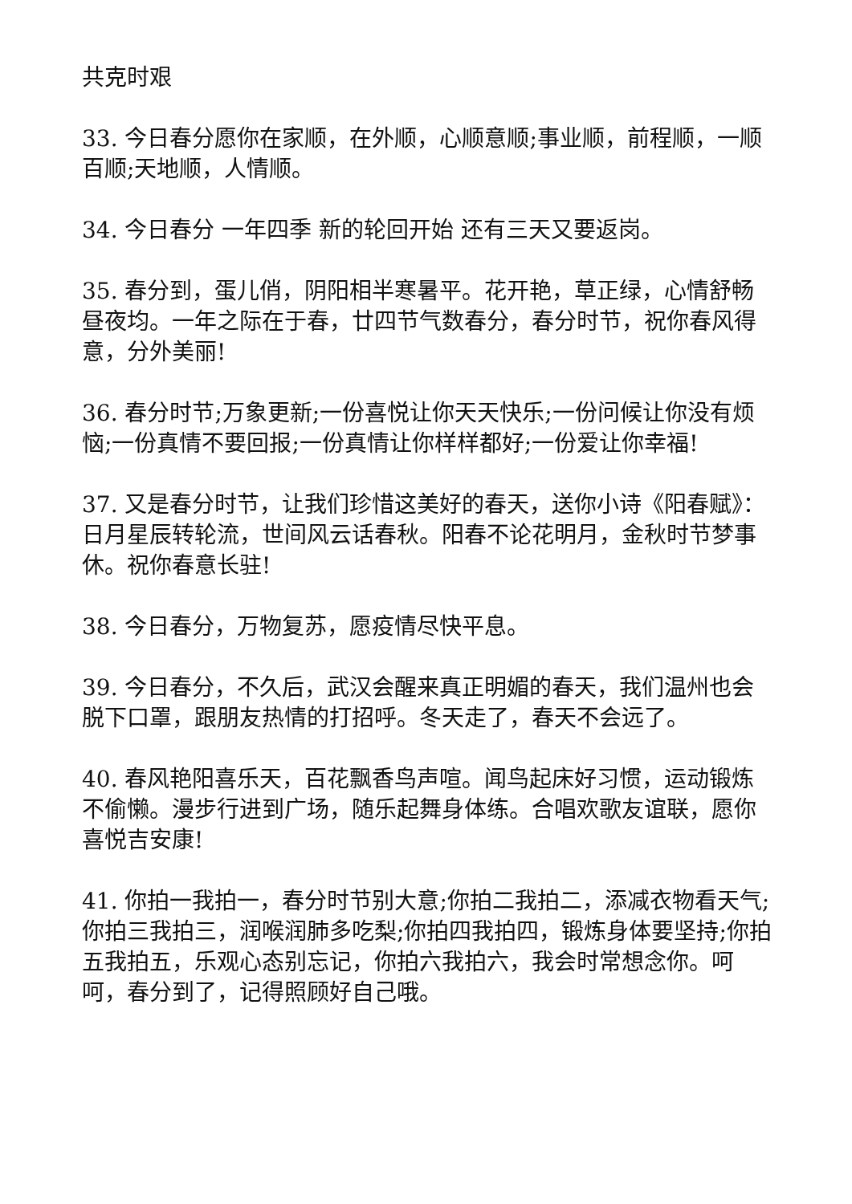共克时艰
33. 今日春分愿你在家顺，在外顺，心顺意顺;事业顺，前程顺，一顺百顺;天地顺，人情顺。
34. 今日春分 一年四季 新的轮回开始 还有三天又要返岗。
35. 春分到，蛋儿俏，阴阳相半寒暑平。花开艳，草正绿，心情舒畅昼夜均。一年之际在于春，廿四节气数春分，春分时节，祝你春风得意，分外美丽!
36. 春分时节;万象更新;一份喜悦让你天天快乐;一份问候让你没有烦恼;一份真情不要回报;一份真情让你样样都好;一份爱让你幸福!
37. 又是春分时节，让我们珍惜这美好的春天，送你小诗《阳春赋》：日月星辰转轮流，世间风云话春秋。阳春不论花明月，金秋时节梦事休。祝你春意长驻!
38. 今日春分，万物复苏，愿疫情尽快平息。
39. 今日春分，不久后，武汉会醒来真正明媚的春天，我们温州也会脱下口罩，跟朋友热情的打招呼。冬天走了，春天不会远了。
40. 春风艳阳喜乐天，百花飘香鸟声喧。闻鸟起床好习惯，运动锻炼不偷懒。漫步行进到广场，随乐起舞身体练。合唱欢歌友谊联，愿你喜悦吉安康!
41. 你拍一我拍一，春分时节别大意;你拍二我拍二，添减衣物看天气;你拍三我拍三，润喉润肺多吃梨;你拍四我拍四，锻炼身体要坚持;你拍五我拍五，乐观心态别忘记，你拍六我拍六，我会时常想念你。呵呵，春分到了，记得照顾好自己哦。